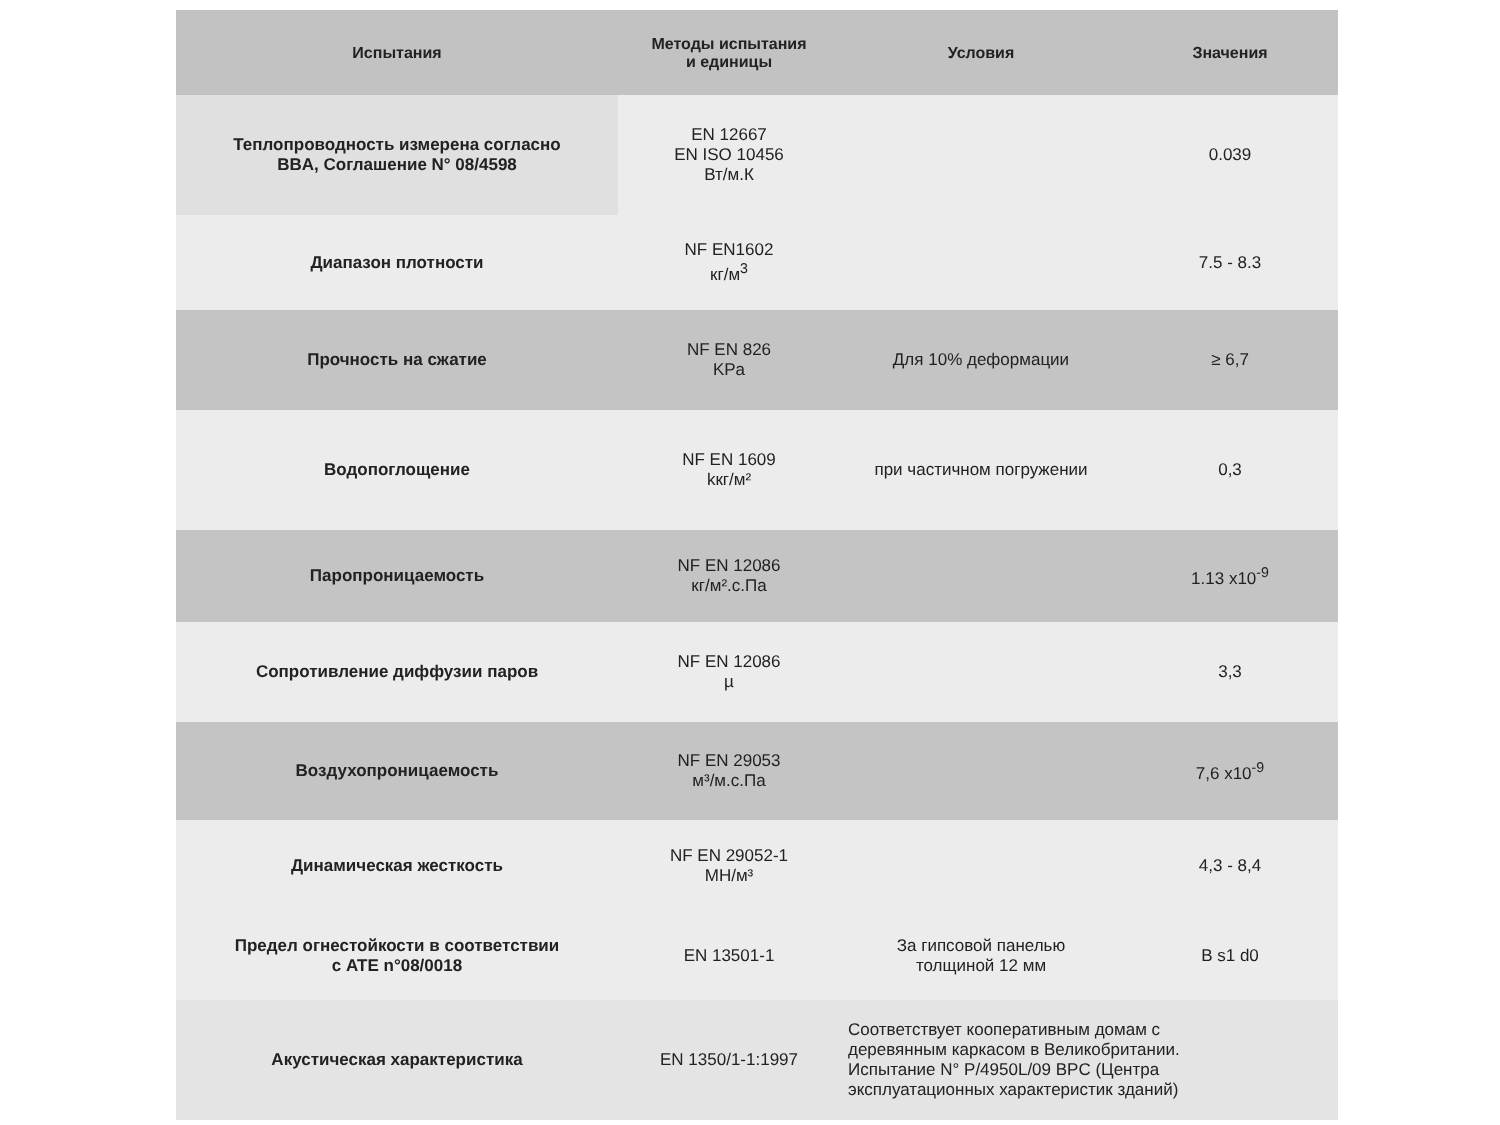| Испытания | Методы испытания и единицы | Условия | Значения |
| --- | --- | --- | --- |
| Теплопроводность измерена согласно BBA, Соглашение N° 08/4598 | EN 12667 EN ISO 10456 Вт/м.К | | 0.039 |
| Диапазон плотности | NF EN1602 кг/м<sup>3</sup> | | 7.5 - 8.3 |
| Прочность на сжатие | NF EN 826 KPa | Для 10% деформации | ≥ 6,7 |
| Водопоглощение | NF EN 1609 kкг/м² | при частичном погружении | 0,3 |
| Паропроницаемость | NF EN 12086 кг/м².с.Па | | 1.13 x10<sup>-9</sup> |
| Сопротивление диффузии паров | NF EN 12086 µ | | 3,3 |
| Воздухопроницаемость | NF EN 29053 м³/м.с.Па | | 7,6 x10<sup>-9</sup> |
| Динамическая жесткость | NF EN 29052-1 МН/м³ | | 4,3 - 8,4 |
| Предел огнестойкости в соответствии с ATE n°08/0018 | EN 13501-1 | За гипсовой панелью толщиной 12 мм | B s1 d0 |
| Акустическая характеристика | EN 1350/1-1:1997 | Соответствует кооперативным домам с деревянным каркасом в Великобритании. Испытание N° P/4950L/09 BPC (Центра эксплуатационных характеристик зданий) | |